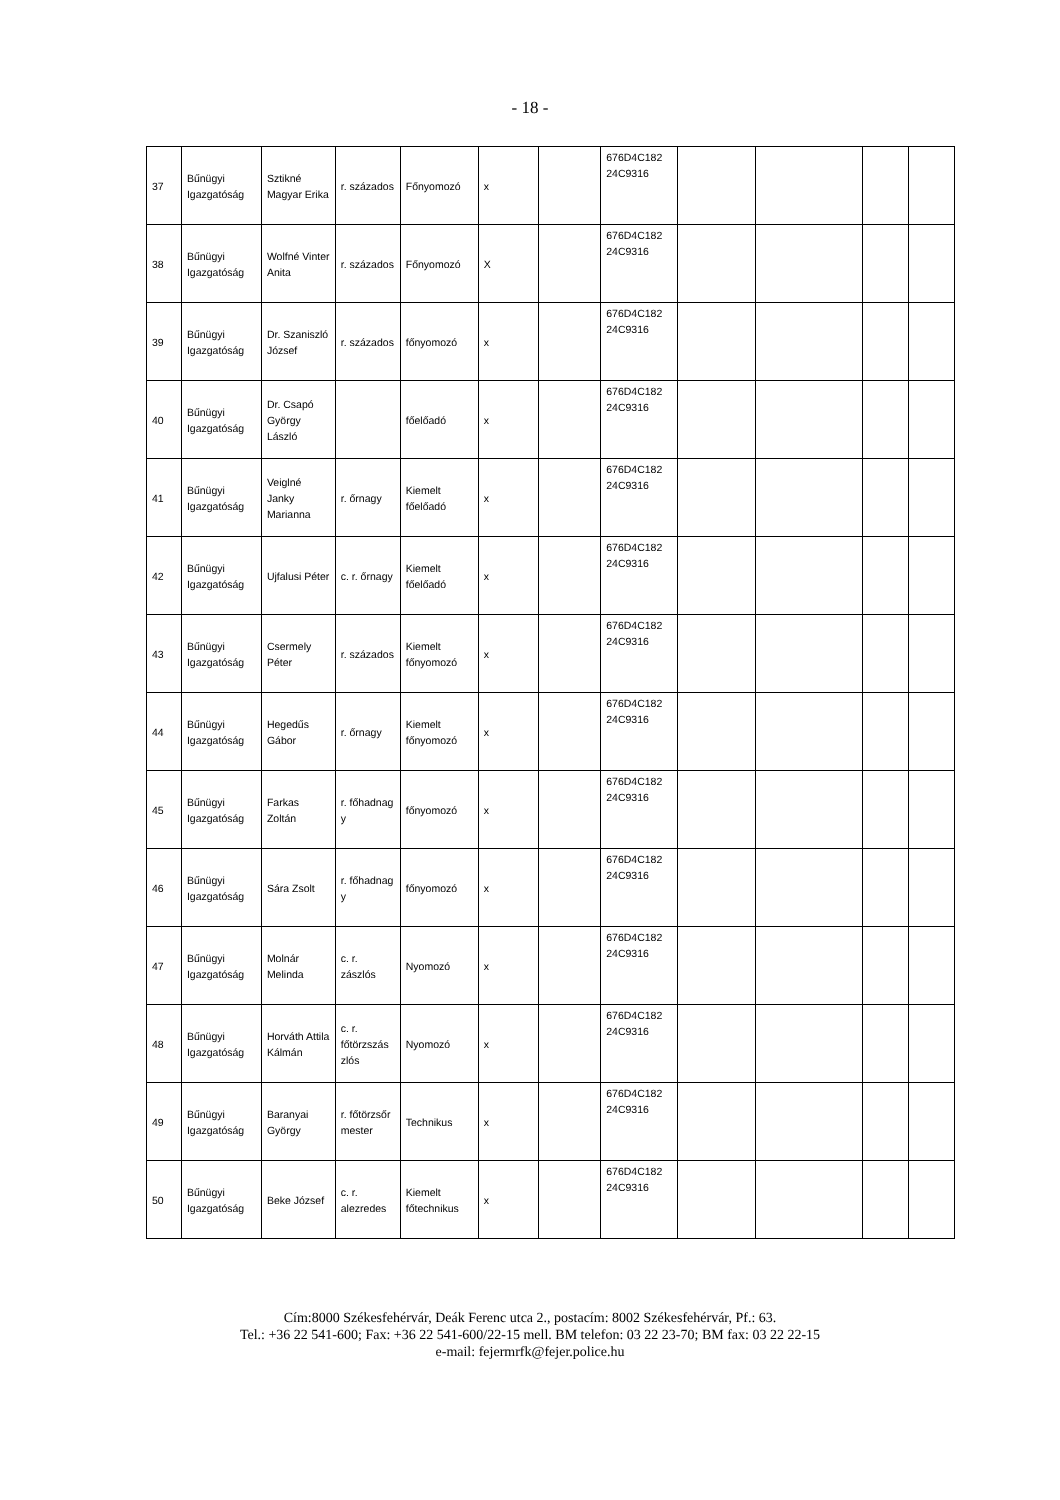- 18 -
| 37 | Bűnügyi Igazgatóság | Sztikné Magyar Erika | r. százados | Főnyomozó | x | | 676D4C182 24C9316 | | | | |
| 38 | Bűnügyi Igazgatóság | Wolfné Vinter Anita | r. százados | Főnyomozó | X | | 676D4C182 24C9316 | | | | |
| 39 | Bűnügyi Igazgatóság | Dr. Szaniszló József | r. százados | főnyomozó | x | | 676D4C182 24C9316 | | | | |
| 40 | Bűnügyi Igazgatóság | Dr. Csapó György László | | főelőadó | x | | 676D4C182 24C9316 | | | | |
| 41 | Bűnügyi Igazgatóság | Veiglné Janky Marianna | r. őrnagy | Kiemelt főelőadó | x | | 676D4C182 24C9316 | | | | |
| 42 | Bűnügyi Igazgatóság | Ujfalusi Péter | c. r. őrnagy | Kiemelt főelőadó | x | | 676D4C182 24C9316 | | | | |
| 43 | Bűnügyi Igazgatóság | Csermely Péter | r. százados | Kiemelt főnyomozó | x | | 676D4C182 24C9316 | | | | |
| 44 | Bűnügyi Igazgatóság | Hegedűs Gábor | r. őrnagy | Kiemelt főnyomozó | x | | 676D4C182 24C9316 | | | | |
| 45 | Bűnügyi Igazgatóság | Farkas Zoltán | r. főhadnag y | főnyomozó | x | | 676D4C182 24C9316 | | | | |
| 46 | Bűnügyi Igazgatóság | Sára Zsolt | r. főhadnag y | főnyomozó | x | | 676D4C182 24C9316 | | | | |
| 47 | Bűnügyi Igazgatóság | Molnár Melinda | c. r. zászlós | Nyomozó | x | | 676D4C182 24C9316 | | | | |
| 48 | Bűnügyi Igazgatóság | Horváth Attila Kálmán | c. r. főtörzszás zlós | Nyomozó | x | | 676D4C182 24C9316 | | | | |
| 49 | Bűnügyi Igazgatóság | Baranyai György | r. főtörzsőr mester | Technikus | x | | 676D4C182 24C9316 | | | | |
| 50 | Bűnügyi Igazgatóság | Beke József | c. r. alezredes | Kiemelt főtechnikus | x | | 676D4C182 24C9316 | | | | |
Cím:8000 Székesfehérvár, Deák Ferenc utca 2., postacím: 8002 Székesfehérvár, Pf.: 63.
Tel.: +36 22 541-600; Fax: +36 22 541-600/22-15 mell. BM telefon: 03 22 23-70; BM fax: 03 22 22-15
e-mail: fejermrfk@fejer.police.hu